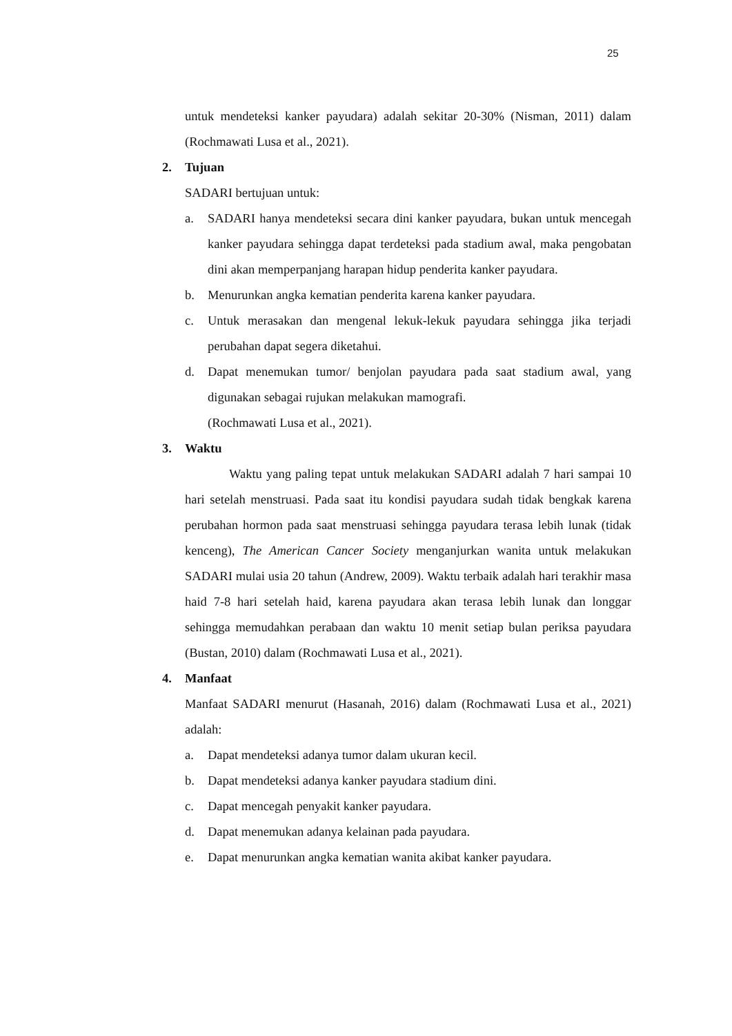25
untuk mendeteksi kanker payudara) adalah sekitar 20-30% (Nisman, 2011) dalam (Rochmawati Lusa et al., 2021).
2. Tujuan
SADARI bertujuan untuk:
a. SADARI hanya mendeteksi secara dini kanker payudara, bukan untuk mencegah kanker payudara sehingga dapat terdeteksi pada stadium awal, maka pengobatan dini akan memperpanjang harapan hidup penderita kanker payudara.
b. Menurunkan angka kematian penderita karena kanker payudara.
c. Untuk merasakan dan mengenal lekuk-lekuk payudara sehingga jika terjadi perubahan dapat segera diketahui.
d. Dapat menemukan tumor/ benjolan payudara pada saat stadium awal, yang digunakan sebagai rujukan melakukan mamografi.
(Rochmawati Lusa et al., 2021).
3. Waktu
Waktu yang paling tepat untuk melakukan SADARI adalah 7 hari sampai 10 hari setelah menstruasi. Pada saat itu kondisi payudara sudah tidak bengkak karena perubahan hormon pada saat menstruasi sehingga payudara terasa lebih lunak (tidak kenceng), The American Cancer Society menganjurkan wanita untuk melakukan SADARI mulai usia 20 tahun (Andrew, 2009). Waktu terbaik adalah hari terakhir masa haid 7-8 hari setelah haid, karena payudara akan terasa lebih lunak dan longgar sehingga memudahkan perabaan dan waktu 10 menit setiap bulan periksa payudara (Bustan, 2010) dalam (Rochmawati Lusa et al., 2021).
4. Manfaat
Manfaat SADARI menurut (Hasanah, 2016) dalam (Rochmawati Lusa et al., 2021) adalah:
a. Dapat mendeteksi adanya tumor dalam ukuran kecil.
b. Dapat mendeteksi adanya kanker payudara stadium dini.
c. Dapat mencegah penyakit kanker payudara.
d. Dapat menemukan adanya kelainan pada payudara.
e. Dapat menurunkan angka kematian wanita akibat kanker payudara.